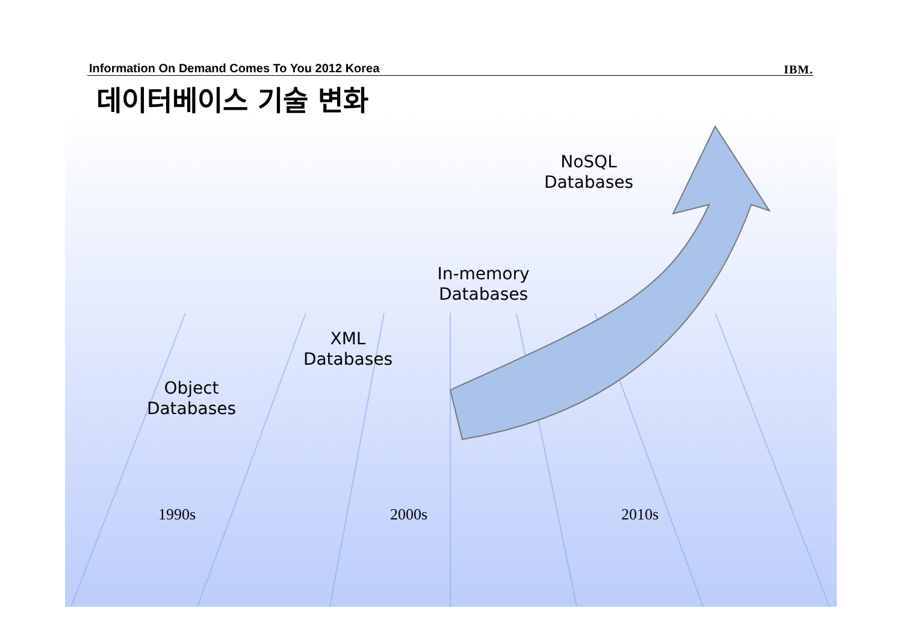Information On Demand Comes To You 2012 Korea IBM.
데이터베이스 기술 변화
NoSQL
Databases
In-memory
Databases
XML
Databases
Object
Databases
1990s 2000s 2010s